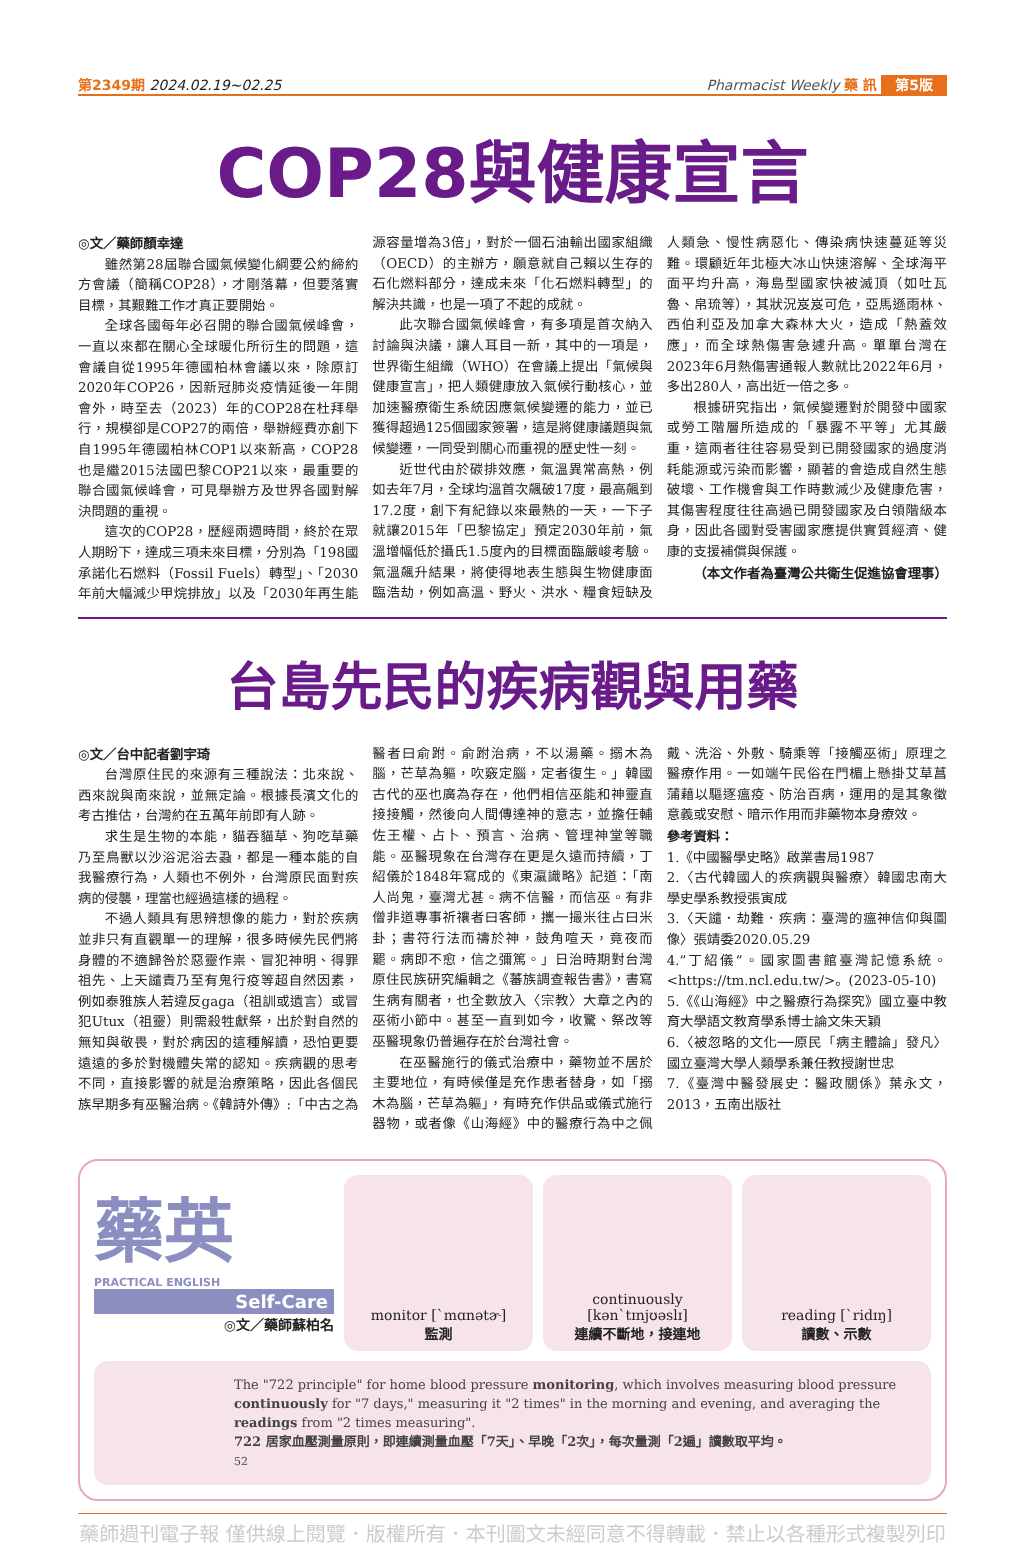第2349期 2024.02.19~02.25 Pharmacist Weekly 藥 訊 第5版
COP28與健康宣言
◎文／藥師顏幸達
雖然第28屆聯合國氣候變化綱要公約締約方會議（簡稱COP28），才剛落幕，但要落實目標，其艱難工作才真正要開始。
全球各國每年必召開的聯合國氣候峰會，一直以來都在關心全球暖化所衍生的問題，這會議自從1995年德國柏林會議以來，除原訂2020年COP26，因新冠肺炎疫情延後一年開會外，時至去（2023）年的COP28在杜拜舉行，規模卻是COP27的兩倍，舉辦經費亦創下自1995年德國柏林COP1以來新高，COP28也是繼2015法國巴黎COP21以來，最重要的聯合國氣候峰會，可見舉辦方及世界各國對解決問題的重視。
這次的COP28，歷經兩週時間，終於在眾人期盼下，達成三項未來目標，分別為「198國承諾化石燃料（Fossil Fuels）轉型」、「2030年前大幅減少甲烷排放」以及「2030年再生能源容量增為3倍」，對於一個石油輸出國家組織（OECD）的主辦方，願意就自己賴以生存的石化燃料部分，達成未來「化石燃料轉型」的解決共識，也是一項了不起的成就。
此次聯合國氣候峰會，有多項是首次納入討論與決議，讓人耳目一新，其中的一項是，世界衛生組織（WHO）在會議上提出「氣候與健康宣言」，把人類健康放入氣候行動核心，並加速醫療衛生系統因應氣候變遷的能力，並已獲得超過125個國家簽署，這是將健康議題與氣候變遷，一同受到關心而重視的歷史性一刻。
近世代由於碳排效應，氣溫異常高熱，例如去年7月，全球均溫首次飆破17度，最高飆到17.2度，創下有紀錄以來最熱的一天，一下子就讓2015年「巴黎協定」預定2030年前，氣溫增幅低於攝氏1.5度內的目標面臨嚴峻考驗。氣溫飆升結果，將使得地表生態與生物健康面臨浩劫，例如高溫、野火、洪水、糧食短缺及人類急、慢性病惡化、傳染病快速蔓延等災難。環顧近年北極大冰山快速溶解、全球海平面平均升高，海島型國家快被滅頂（如吐瓦魯、帛琉等），其狀況岌岌可危，亞馬遜雨林、西伯利亞及加拿大森林大火，造成「熱蓋效應」，而全球熱傷害急遽升高。單單台灣在2023年6月熱傷害通報人數就比2022年6月，多出280人，高出近一倍之多。
根據研究指出，氣候變遷對於開發中國家或勞工階層所造成的「暴露不平等」尤其嚴重，這兩者往往容易受到已開發國家的過度消耗能源或污染而影響，顯著的會造成自然生態破壞、工作機會與工作時數減少及健康危害，其傷害程度往往高過已開發國家及白領階級本身，因此各國對受害國家應提供實質經濟、健康的支援補償與保護。
（本文作者為臺灣公共衛生促進協會理事）
台島先民的疾病觀與用藥
◎文／台中記者劉宇琦
台灣原住民的來源有三種說法：北來說、西來說與南來說，並無定論。根據長濱文化的考古推估，台灣約在五萬年前即有人跡。
求生是生物的本能，貓吞貓草、狗吃草藥乃至鳥獸以沙浴泥浴去蝨，都是一種本能的自我醫療行為，人類也不例外，台灣原民面對疾病的侵襲，理當也經過這樣的過程。
不過人類具有思辨想像的能力，對於疾病並非只有直觀單一的理解，很多時候先民們將身體的不適歸咎於惡靈作祟、冒犯神明、得罪祖先、上天譴責乃至有鬼行疫等超自然因素，例如泰雅族人若違反gaga（祖訓或遺言）或冒犯Utux（祖靈）則需殺牲獻祭，出於對自然的無知與敬畏，對於病因的這種解讀，恐怕更要遠遠的多於對機體失常的認知。疾病觀的思考不同，直接影響的就是治療策略，因此各個民族早期多有巫醫治病。《韓詩外傳》:「中古之為醫者曰俞跗。俞跗治病，不以湯藥。搦木為腦，芒草為軀，吹竅定腦，定者復生。」韓國古代的巫也廣為存在，他們相信巫能和神靈直接接觸，然後向人間傳達神的意志，並擔任輔佐王權、占卜、預言、治病、管理神堂等職能。巫醫現象在台灣存在更是久遠而持續，丁紹儀於1848年寫成的《東瀛識略》記道：「南人尚鬼，臺灣尤甚。病不信醫，而信巫。有非僧非道專事祈禳者曰客師，攜一撮米往占曰米卦；書符行法而禱於神，鼓角喧天，竟夜而罷。病即不愈，信之彌篤。」日治時期對台灣原住民族研究編輯之《蕃族調查報告書》，書寫生病有關者，也全數放入〈宗教〉大章之內的巫術小節中。甚至一直到如今，收驚、祭改等巫醫現象仍普遍存在於台灣社會。
在巫醫施行的儀式治療中，藥物並不居於主要地位，有時候僅是充作患者替身，如「搦木為腦，芒草為軀」，有時充作供品或儀式施行器物，或者像《山海經》中的醫療行為中之佩戴、洗浴、外敷、騎乘等「接觸巫術」原理之醫療作用。一如端午民俗在門楣上懸掛艾草菖蒲藉以驅逐瘟疫、防治百病，運用的是其象徵意義或安慰、暗示作用而非藥物本身療效。
參考資料：
1.《中國醫學史略》啟業書局1987
2.〈古代韓國人的疾病觀與醫療〉韓國忠南大學史學系教授張寅成
3.〈天譴．劫難．疾病：臺灣的瘟神信仰與圖像〉張靖委2020.05.29
4.”丁紹儀”。國家圖書館臺灣記憶系統。<https://tm.ncl.edu.tw/>。(2023-05-10)
5.《《山海經》中之醫療行為探究》國立臺中教育大學語文教育學系博士論文朱天穎
6.〈被忽略的文化──原民「病主體論」發凡〉國立臺灣大學人類學系兼任教授謝世忠
7.《臺灣中醫發展史：醫政關係》葉永文，2013，五南出版社
藥英
PRACTICAL ENGLISH
Self-Care
◎文／藥師蘇柏名
monitor [ˋmɑnətɚ]
監測
continuously
[kənˋtɪnjʊəslɪ]
連續不斷地，接連地
reading [ˋridɪŋ]
讀數、示數
The "722 principle" for home blood pressure monitoring, which involves measuring blood pressure continuously for "7 days," measuring it "2 times" in the morning and evening, and averaging the readings from "2 times measuring".
722 居家血壓測量原則，即連續測量血壓「7天」、早晚「2次」，每次量測「2遍」讀數取平均。
52
藥師週刊電子報 僅供線上閱覽．版權所有．本刊圖文未經同意不得轉載．禁止以各種形式複製列印